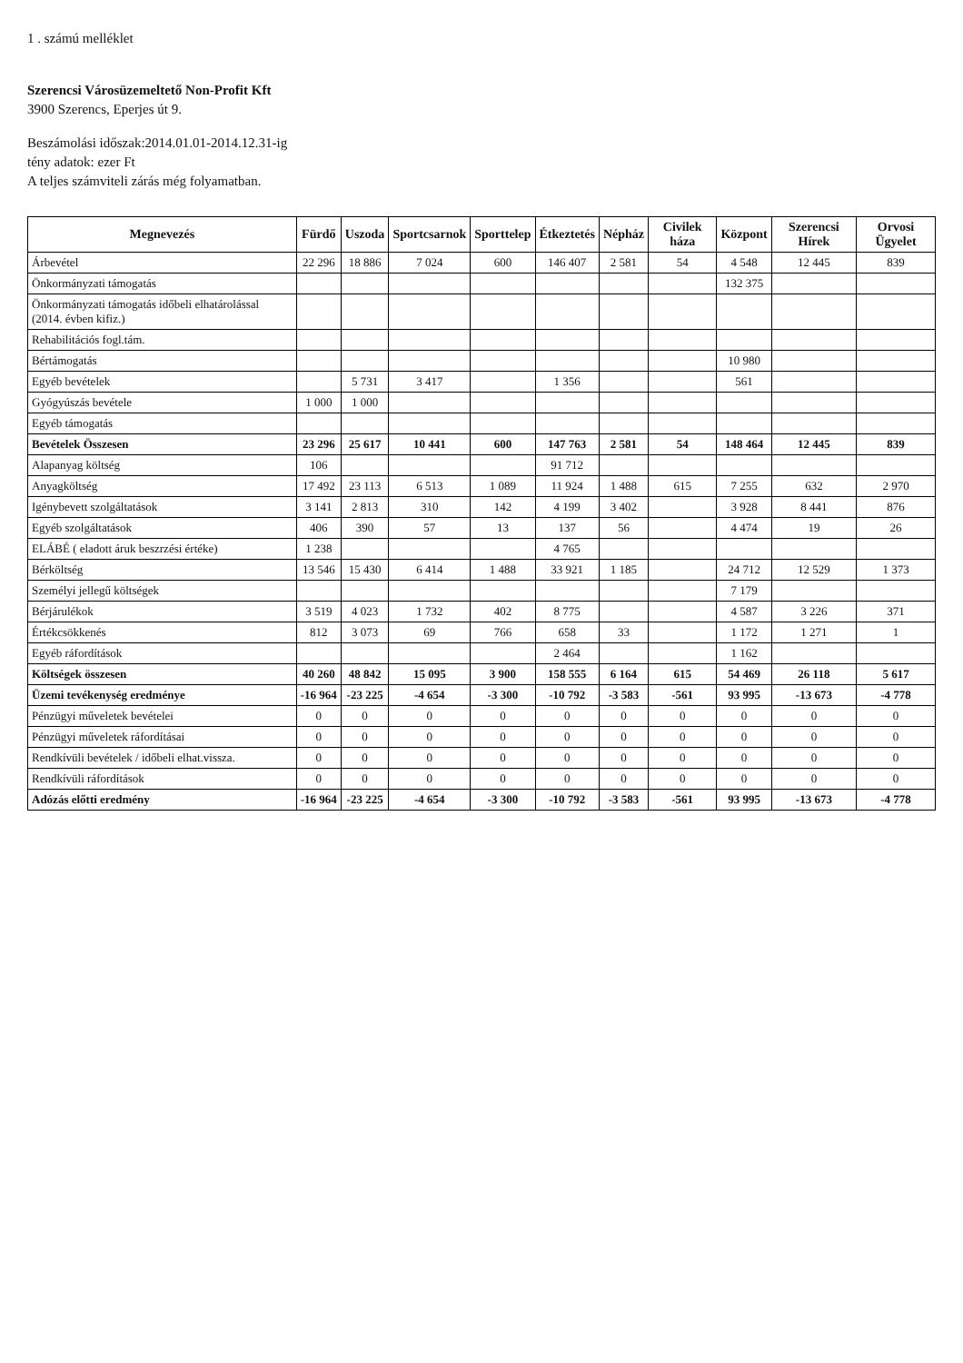1 . számú melléklet
Szerencsi Városüzemeltető Non-Profit Kft
3900 Szerencs, Eperjes út 9.
Beszámolási időszak:2014.01.01-2014.12.31-ig
tény adatok: ezer Ft
A teljes számviteli zárás még folyamatban.
| Megnevezés | Fürdő | Uszoda | Sportcsarnok | Sporttelep | Étkeztetés | Népház | Civilek háza | Központ | Szerencsi Hírek | Orvosi Ügyelet |
| --- | --- | --- | --- | --- | --- | --- | --- | --- | --- | --- |
| Árbevétel | 22 296 | 18 886 | 7 024 | 600 | 146 407 | 2 581 | 54 | 4 548 | 12 445 | 839 |
| Önkormányzati támogatás | | | | | | | | 132 375 | | |
| Önkormányzati támogatás időbeli elhatárolással (2014. évben kifiz.) | | | | | | | | | | |
| Rehabilitációs fogl.tám. | | | | | | | | | | |
| Bértámogatás | | | | | | | | 10 980 | | |
| Egyéb bevételek | | 5 731 | 3 417 | | 1 356 | | | 561 | | |
| Gyógyúszás bevétele | 1 000 | 1 000 | | | | | | | | |
| Egyéb támogatás | | | | | | | | | | |
| Bevételek Összesen | 23 296 | 25 617 | 10 441 | 600 | 147 763 | 2 581 | 54 | 148 464 | 12 445 | 839 |
| Alapanyag költség | 106 | | | | 91 712 | | | | | |
| Anyagköltség | 17 492 | 23 113 | 6 513 | 1 089 | 11 924 | 1 488 | 615 | 7 255 | 632 | 2 970 |
| Igénybevett szolgáltatások | 3 141 | 2 813 | 310 | 142 | 4 199 | 3 402 | | 3 928 | 8 441 | 876 |
| Egyéb szolgáltatások | 406 | 390 | 57 | 13 | 137 | 56 | | 4 474 | 19 | 26 |
| ELÁBÉ ( eladott áruk beszrzési értéke) | 1 238 | | | | 4 765 | | | | | |
| Bérköltség | 13 546 | 15 430 | 6 414 | 1 488 | 33 921 | 1 185 | | 24 712 | 12 529 | 1 373 |
| Személyi jellegű költségek | | | | | | | | 7 179 | | |
| Bérjárulékok | 3 519 | 4 023 | 1 732 | 402 | 8 775 | | | 4 587 | 3 226 | 371 |
| Értékcsökkenés | 812 | 3 073 | 69 | 766 | 658 | 33 | | 1 172 | 1 271 | 1 |
| Egyéb ráfordítások | | | | | 2 464 | | | 1 162 | | |
| Költségek összesen | 40 260 | 48 842 | 15 095 | 3 900 | 158 555 | 6 164 | 615 | 54 469 | 26 118 | 5 617 |
| Üzemi tevékenység eredménye | -16 964 | -23 225 | -4 654 | -3 300 | -10 792 | -3 583 | -561 | 93 995 | -13 673 | -4 778 |
| Pénzügyi műveletek bevételei | 0 | 0 | 0 | 0 | 0 | 0 | 0 | 0 | 0 | 0 |
| Pénzügyi műveletek ráfordításai | 0 | 0 | 0 | 0 | 0 | 0 | 0 | 0 | 0 | 0 |
| Rendkívüli bevételek / időbeli elhat.vissza. | 0 | 0 | 0 | 0 | 0 | 0 | 0 | 0 | 0 | 0 |
| Rendkívüli ráfordítások | 0 | 0 | 0 | 0 | 0 | 0 | 0 | 0 | 0 | 0 |
| Adózás előtti eredmény | -16 964 | -23 225 | -4 654 | -3 300 | -10 792 | -3 583 | -561 | 93 995 | -13 673 | -4 778 |